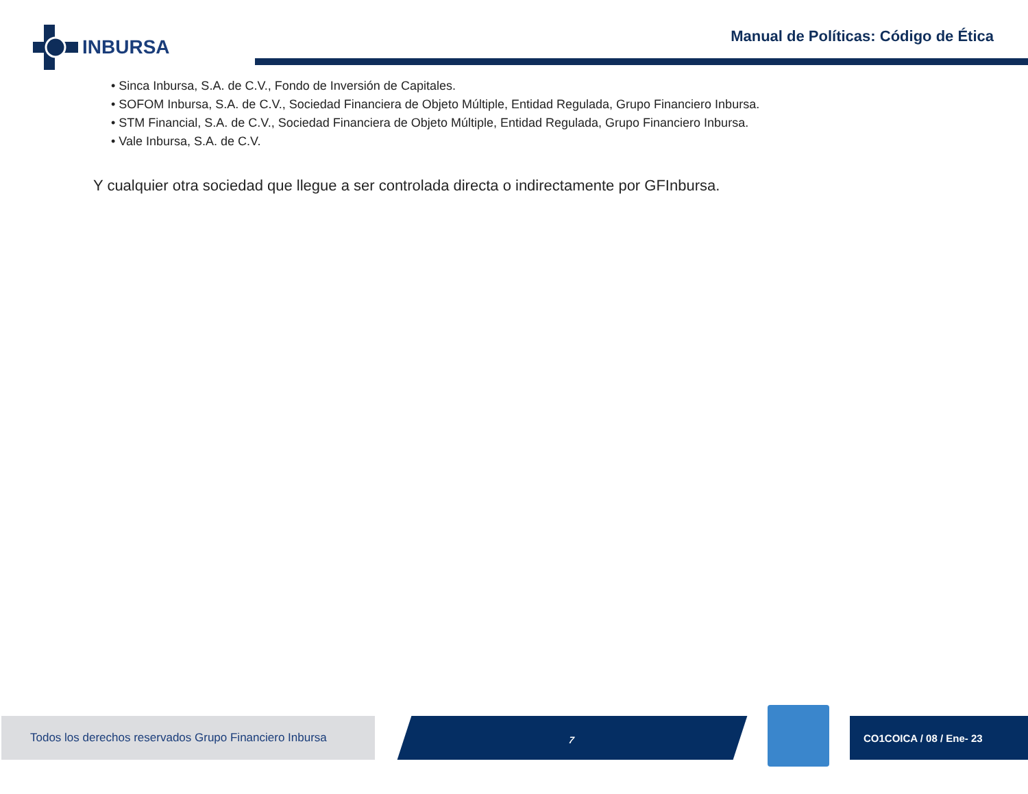INBURSA
Manual de Políticas: Código de Ética
• Sinca Inbursa, S.A. de C.V., Fondo de Inversión de Capitales.
• SOFOM Inbursa, S.A. de C.V., Sociedad Financiera de Objeto Múltiple, Entidad Regulada, Grupo Financiero Inbursa.
• STM Financial, S.A. de C.V., Sociedad Financiera de Objeto Múltiple, Entidad Regulada, Grupo Financiero Inbursa.
• Vale Inbursa, S.A. de C.V.
Y cualquier otra sociedad que llegue a ser controlada directa o indirectamente por GFInbursa.
Todos los derechos reservados Grupo Financiero Inbursa
7 CO1COICA / 08 / Ene- 23